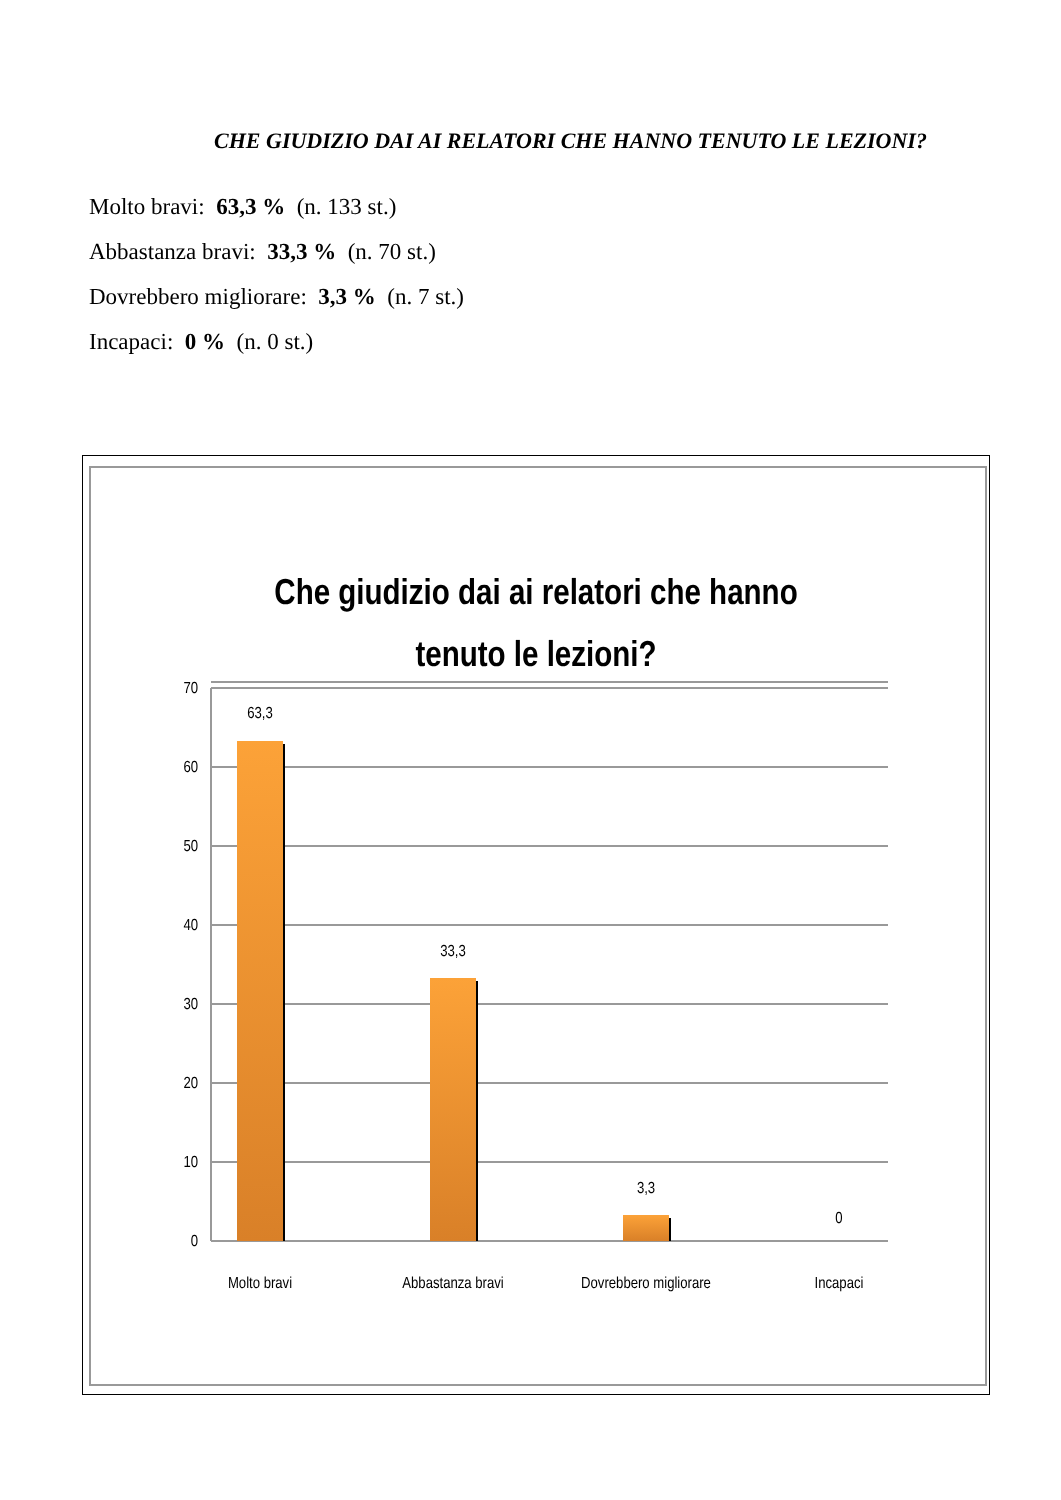CHE GIUDIZIO DAI AI RELATORI CHE HANNO TENUTO LE LEZIONI?
Molto bravi: 63,3 % (n. 133 st.)
Abbastanza bravi: 33,3 % (n. 70 st.)
Dovrebbero migliorare: 3,3 % (n. 7 st.)
Incapaci: 0 % (n. 0 st.)
Che giudizio dai ai relatori che hanno
tenuto le lezioni?
70
60
50
40
30
20
10
0
63,3
33,3
3,3
0
Molto bravi
Abbastanza bravi
Dovrebbero migliorare
Incapaci